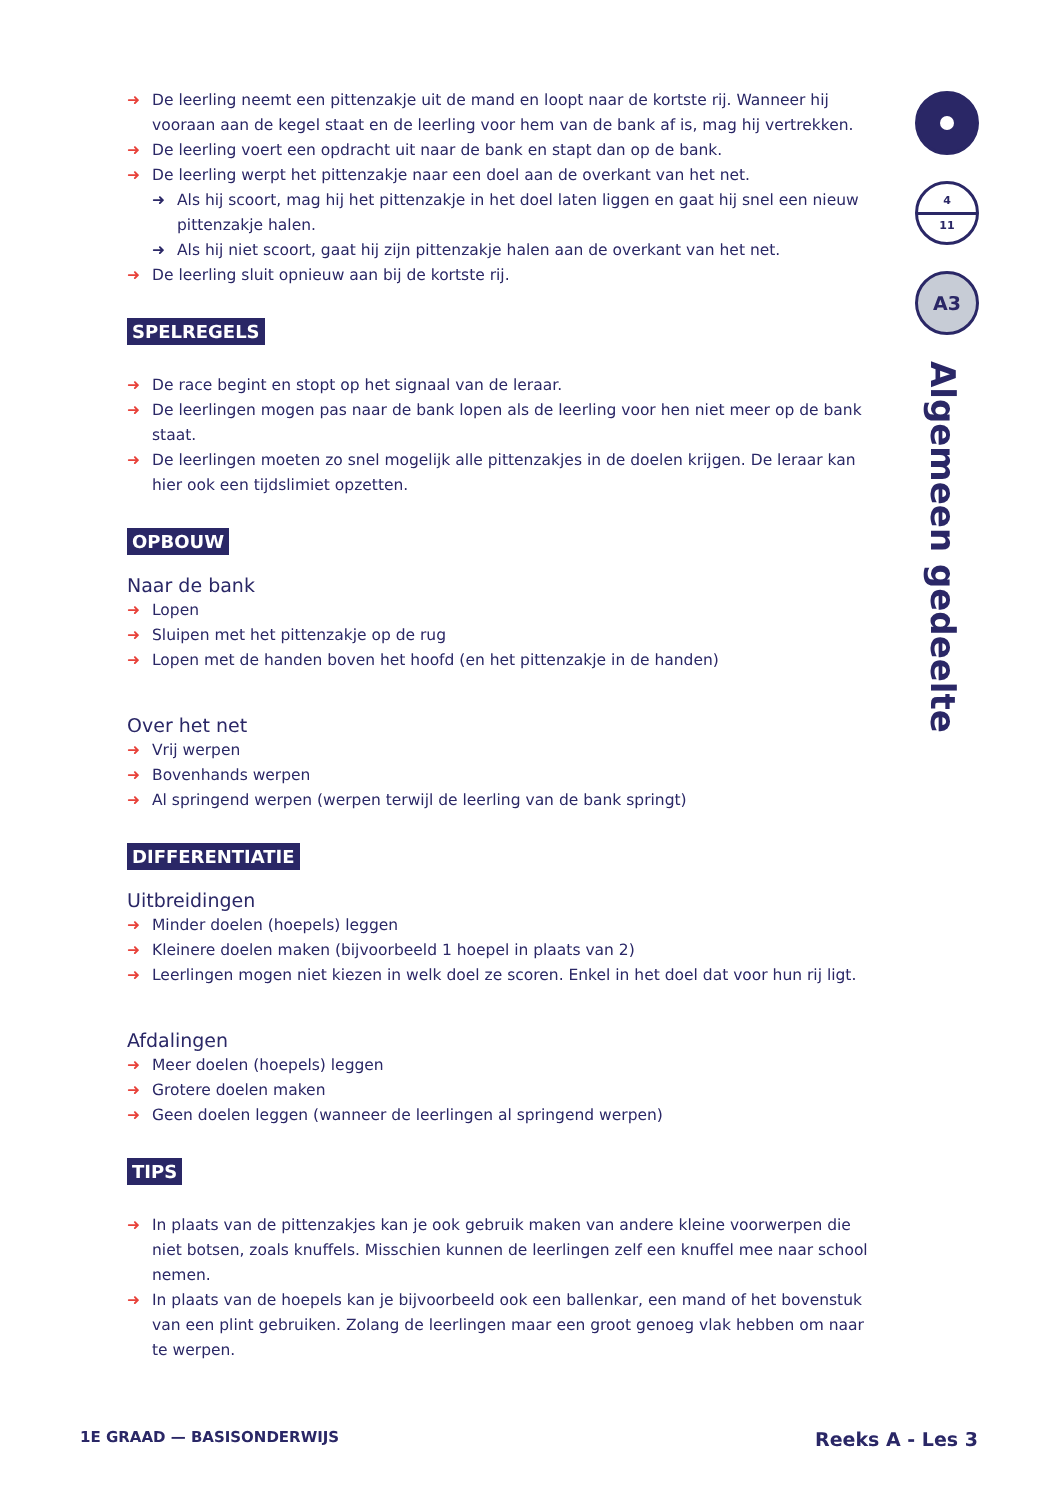➜ De leerling neemt een pittenzakje uit de mand en loopt naar de kortste rij. Wanneer hij vooraan aan de kegel staat en de leerling voor hem van de bank af is, mag hij vertrekken.
➜ De leerling voert een opdracht uit naar de bank en stapt dan op de bank.
➜ De leerling werpt het pittenzakje naar een doel aan de overkant van het net.
➜ Als hij scoort, mag hij het pittenzakje in het doel laten liggen en gaat hij snel een nieuw pittenzakje halen.
➜ Als hij niet scoort, gaat hij zijn pittenzakje halen aan de overkant van het net.
➜ De leerling sluit opnieuw aan bij de kortste rij.
SPELREGELS
➜ De race begint en stopt op het signaal van de leraar.
➜ De leerlingen mogen pas naar de bank lopen als de leerling voor hen niet meer op de bank staat.
➜ De leerlingen moeten zo snel mogelijk alle pittenzakjes in de doelen krijgen. De leraar kan hier ook een tijdslimiet opzetten.
OPBOUW
Naar de bank
➜ Lopen
➜ Sluipen met het pittenzakje op de rug
➜ Lopen met de handen boven het hoofd (en het pittenzakje in de handen)
Over het net
➜ Vrij werpen
➜ Bovenhands werpen
➜ Al springend werpen (werpen terwijl de leerling van de bank springt)
DIFFERENTIATIE
Uitbreidingen
➜ Minder doelen (hoepels) leggen
➜ Kleinere doelen maken (bijvoorbeeld 1 hoepel in plaats van 2)
➜ Leerlingen mogen niet kiezen in welk doel ze scoren. Enkel in het doel dat voor hun rij ligt.
Afdalingen
➜ Meer doelen (hoepels) leggen
➜ Grotere doelen maken
➜ Geen doelen leggen (wanneer de leerlingen al springend werpen)
TIPS
➜ In plaats van de pittenzakjes kan je ook gebruik maken van andere kleine voorwerpen die niet botsen, zoals knuffels. Misschien kunnen de leerlingen zelf een knuffel mee naar school nemen.
➜ In plaats van de hoepels kan je bijvoorbeeld ook een ballenkar, een mand of het bovenstuk van een plint gebruiken. Zolang de leerlingen maar een groot genoeg vlak hebben om naar te werpen.
4 11
A3
Algemeen gedeelte
1E GRAAD — BASISONDERWIJS Reeks A - Les 3